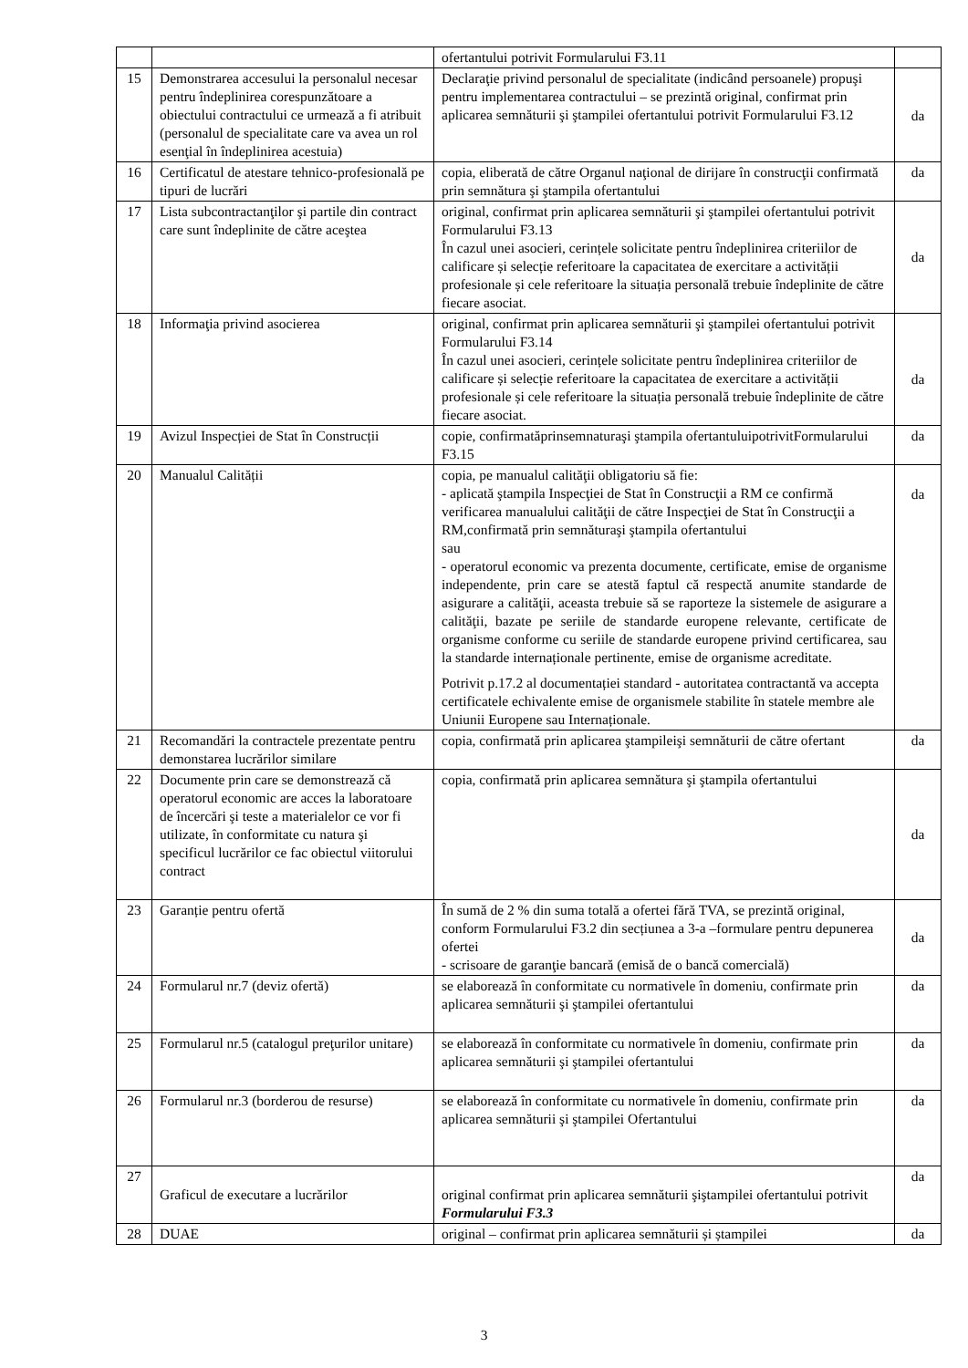| | | ofertantului potrivit Formularului F3.11 | |
| 15 | Demonstrarea accesului la personalul necesar pentru îndeplinirea corespunzătoare a obiectului contractului ce urmează a fi atribuit (personalul de specialitate care va avea un rol esenţial în îndeplinirea acestuia) | Declaraţie privind personalul de specialitate (indicând persoanele) propuşi pentru implementarea contractului – se prezintă original, confirmat prin aplicarea semnăturii şi ştampilei ofertantului potrivit Formularului F3.12 | da |
| 16 | Certificatul de atestare tehnico-profesională pe tipuri de lucrări | copia, eliberată de către Organul naţional de dirijare în construcţii confirmată prin semnătura şi ştampila ofertantului | da |
| 17 | Lista subcontractanţilor şi partile din contract care sunt îndeplinite de către aceştea | original, confirmat prin aplicarea semnăturii şi ştampilei ofertantului potrivit Formularului F3.13 În cazul unei asocieri, cerințele solicitate pentru îndeplinirea criteriilor de calificare și selecție referitoare la capacitatea de exercitare a activității profesionale și cele referitoare la situația personală trebuie îndeplinite de către fiecare asociat. | da |
| 18 | Informaţia privind asocierea | original, confirmat prin aplicarea semnăturii şi ştampilei ofertantului potrivit Formularului F3.14 În cazul unei asocieri, cerințele solicitate pentru îndeplinirea criteriilor de calificare și selecție referitoare la capacitatea de exercitare a activității profesionale și cele referitoare la situația personală trebuie îndeplinite de către fiecare asociat. | da |
| 19 | Avizul Inspecției de Stat în Construcții | copie, confirmatăprinsemnaturaşi ştampila ofertantuluipotrivitFormularului F3.15 | da |
| 20 | Manualul Calității | copia, pe manualul calităţii obligatoriu să fie: - aplicată ştampila Inspecţiei de Stat în Construcţii a RM ce confirmă verificarea manualului calităţii de către Inspecţiei de Stat în Construcţii a RM,confirmată prin semnăturaşi ştampila ofertantului sau - operatorul economic va prezenta documente, certificate, emise de organisme independente, prin care se atestă faptul că respectă anumite standarde de asigurare a calităţii, aceasta trebuie să se raporteze la sistemele de asigurare a calităţii, bazate pe seriile de standarde europene relevante, certificate de organisme conforme cu seriile de standarde europene privind certificarea, sau la standarde internaționale pertinente, emise de organisme acreditate. Potrivit p.17.2 al documentației standard - autoritatea contractantă va accepta certificatele echivalente emise de organismele stabilite în statele membre ale Uniunii Europene sau Internaționale. | da |
| 21 | Recomandări la contractele prezentate pentru demonstarea lucrărilor similare | copia, confirmată prin aplicarea ştampileişi semnăturii de către ofertant | da |
| 22 | Documente prin care se demonstrează că operatorul economic are acces la laboratoare de încercări şi teste a materialelor ce vor fi utilizate, în conformitate cu natura şi specificul lucrărilor ce fac obiectul viitorului contract | copia, confirmată prin aplicarea semnătura şi ştampila ofertantului | da |
| 23 | Garanție pentru ofertă | În sumă de 2 % din suma totală a ofertei fără TVA, se prezintă original, conform Formularului F3.2 din secțiunea a 3-a –formulare pentru depunerea ofertei - scrisoare de garanţie bancară (emisă de o bancă comercială) | da |
| 24 | Formularul nr.7 (deviz ofertă) | se elaborează în conformitate cu normativele în domeniu, confirmate prin aplicarea semnăturii şi ştampilei ofertantului | da |
| 25 | Formularul nr.5 (catalogul preţurilor unitare) | se elaborează în conformitate cu normativele în domeniu, confirmate prin aplicarea semnăturii şi ştampilei ofertantului | da |
| 26 | Formularul nr.3 (borderou de resurse) | se elaborează în conformitate cu normativele în domeniu, confirmate prin aplicarea semnăturii şi ştampilei Ofertantului | da |
| 27 | Graficul de executare a lucrărilor | original confirmat prin aplicarea semnăturii şiştampilei ofertantului potrivit Formularului F3.3 | da |
| 28 | DUAE | original – confirmat prin aplicarea semnăturii și ștampilei | da |
3